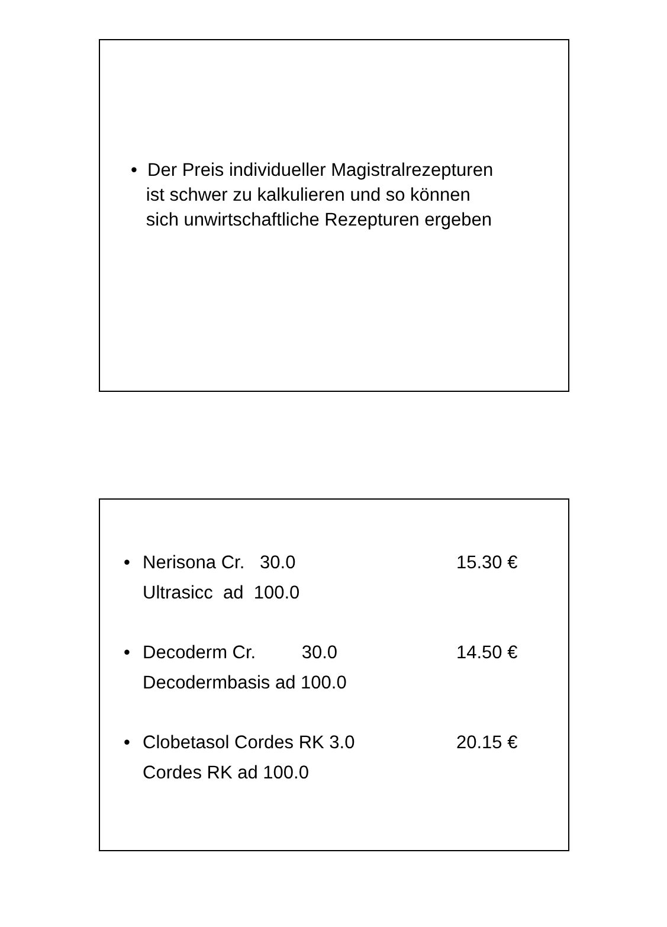• Der Preis individueller Magistralrezepturen
ist schwer zu kalkulieren und so können
sich unwirtschaftliche Rezepturen ergeben
• Nerisona Cr. 30.0
Ultrasicc ad 100.0 15.30 €
• Decoderm Cr. 30.0
Decodermbasis ad 100.0 14.50 €
• Clobetasol Cordes RK 3.0
Cordes RK ad 100.0 20.15 €